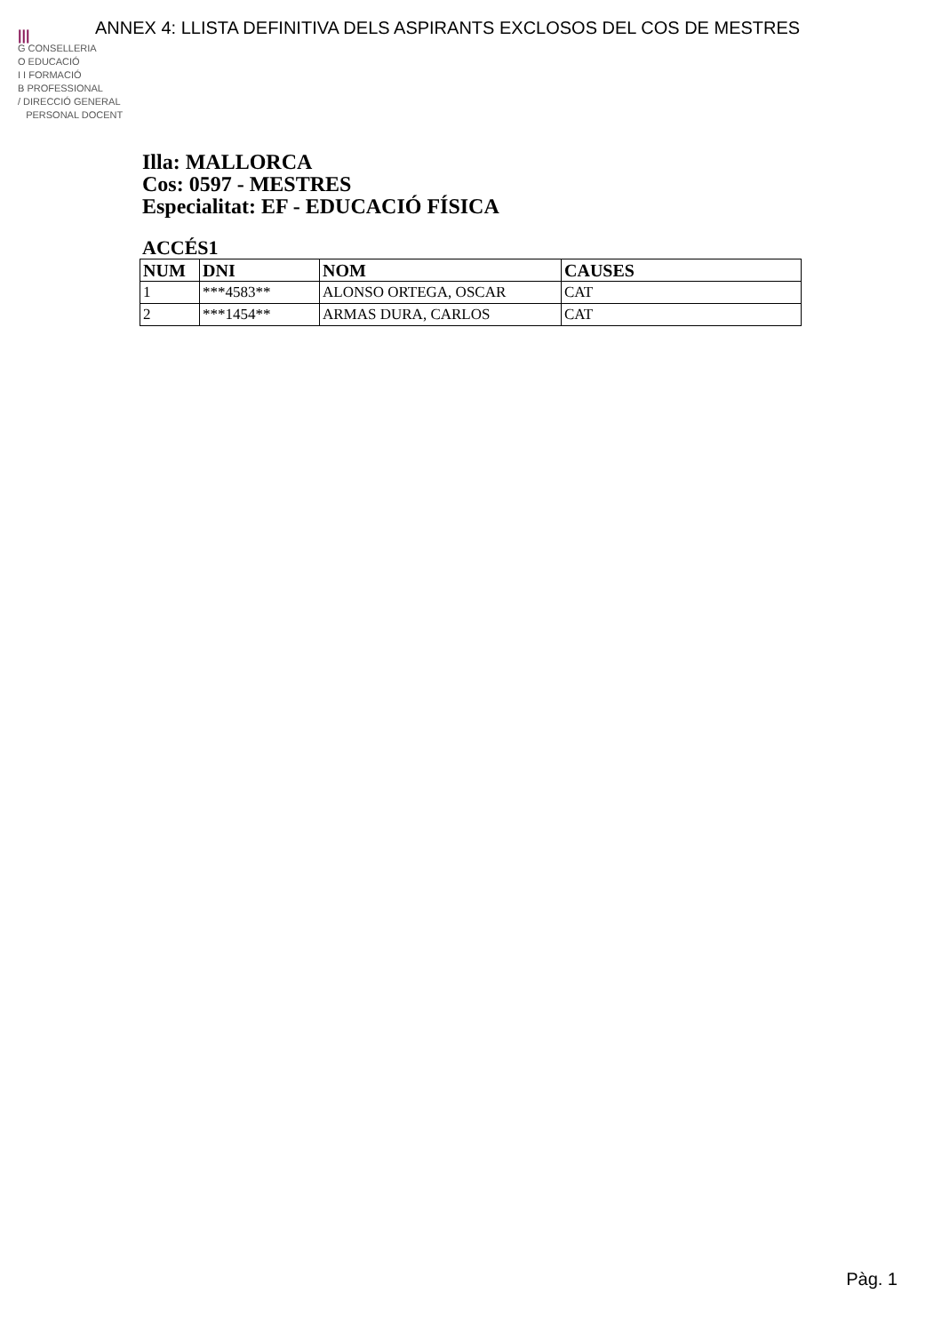ANNEX 4: LLISTA DEFINITIVA DELS ASPIRANTS EXCLOSOS DEL COS DE MESTRES
|||
G CONSELLERIA
O EDUCACIÓ
I I FORMACIÓ
B PROFESSIONAL
/ DIRECCIÓ GENERAL
PERSONAL DOCENT
Illa: MALLORCA
Cos: 0597 - MESTRES
Especialitat: EF - EDUCACIÓ FÍSICA
ACCÉS1
| NUM | DNI | NOM | CAUSES |
| --- | --- | --- | --- |
| 1 | ***4583** | ALONSO ORTEGA, OSCAR | CAT |
| 2 | ***1454** | ARMAS DURA, CARLOS | CAT |
Pàg. 1